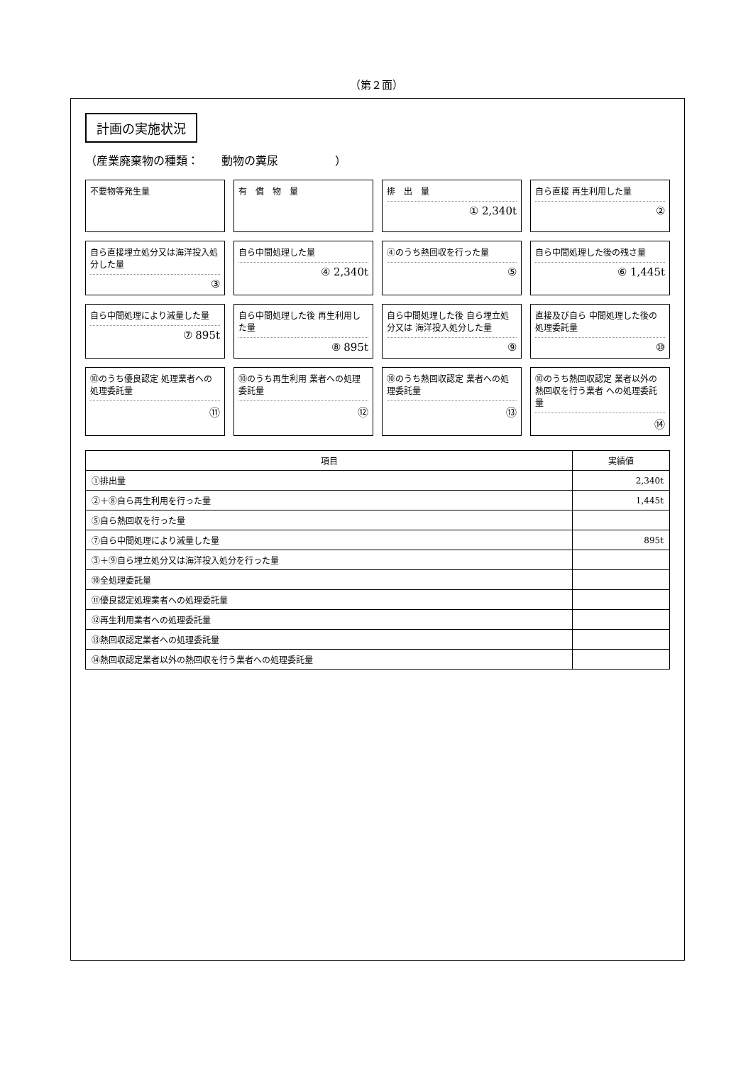（第２面）
計画の実施状況
（産業廃棄物の種類：　　動物の糞尿　　　　　）
不要物等発生量
有　償　物　量
排　出　量
① 2,340t
自ら直接 再生利用した量
②
自ら直接埋立処分又は海洋投入処分した量
③
自ら中間処理した量
④ 2,340t
④のうち熱回収を行った量
⑤
自ら中間処理した後の残さ量
⑥ 1,445t
自ら中間処理により減量した量
⑦ 895t
自ら中間処理した後 再生利用した量
⑧ 895t
自ら中間処理した後 自ら埋立処分又は 海洋投入処分した量
⑨
直接及び自ら 中間処理した後の 処理委託量
⑩
⑩のうち優良認定 処理業者への 処理委託量
⑪
⑩のうち再生利用 業者への処理委託量
⑫
⑩のうち熱回収認定 業者への処理委託量
⑬
⑩のうち熱回収認定 業者以外の 熱回収を行う業者 への処理委託量
⑭
| 項目 | 実績値 |
| --- | --- |
| ①排出量 | 2,340t |
| ②＋⑧自ら再生利用を行った量 | 1,445t |
| ⑤自ら熱回収を行った量 | |
| ⑦自ら中間処理により減量した量 | 895t |
| ③＋⑨自ら埋立処分又は海洋投入処分を行った量 | |
| ⑩全処理委託量 | |
| ⑪優良認定処理業者への処理委託量 | |
| ⑫再生利用業者への処理委託量 | |
| ⑬熱回収認定業者への処理委託量 | |
| ⑭熱回収認定業者以外の熱回収を行う業者への処理委託量 | |